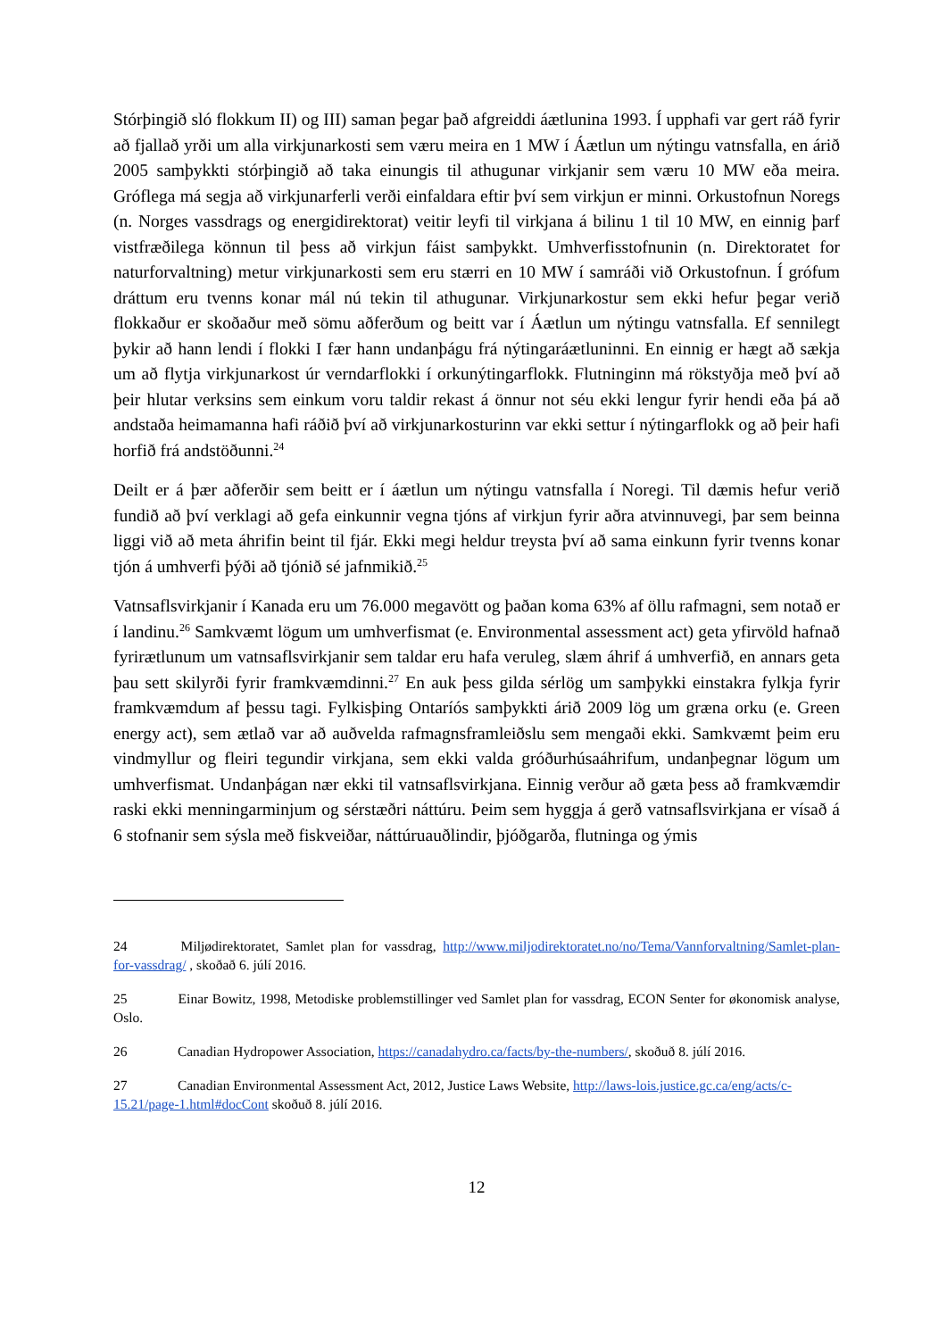Stórþingið sló flokkum II) og III) saman þegar það afgreiddi áætlunina 1993. Í upphafi var gert ráð fyrir að fjallað yrði um alla virkjunarkosti sem væru meira en 1 MW í Áætlun um nýtingu vatnsfalla, en árið 2005 samþykkti stórþingið að taka einungis til athugunar virkjanir sem væru 10 MW eða meira. Gróflega má segja að virkjunarferli verði einfaldara eftir því sem virkjun er minni. Orkustofnun Noregs (n. Norges vassdrags og energidirektorat) veitir leyfi til virkjana á bilinu 1 til 10 MW, en einnig þarf vistfræðilega könnun til þess að virkjun fáist samþykkt. Umhverfisstofnunin (n. Direktoratet for naturforvaltning) metur virkjunarkosti sem eru stærri en 10 MW í samráði við Orkustofnun. Í grófum dráttum eru tvenns konar mál nú tekin til athugunar. Virkjunarkostur sem ekki hefur þegar verið flokkaður er skoðaður með sömu aðferðum og beitt var í Áætlun um nýtingu vatnsfalla. Ef sennilegt þykir að hann lendi í flokki I fær hann undanþágu frá nýtingaráætluninni. En einnig er hægt að sækja um að flytja virkjunarkost úr verndarflokki í orkunýtingarflokk. Flutninginn má rökstyðja með því að þeir hlutar verksins sem einkum voru taldir rekast á önnur not séu ekki lengur fyrir hendi eða þá að andstaða heimamanna hafi ráðið því að virkjunarkosturinn var ekki settur í nýtingarflokk og að þeir hafi horfið frá andstöðunni.<sup>24</sup>
Deilt er á þær aðferðir sem beitt er í áætlun um nýtingu vatnsfalla í Noregi. Til dæmis hefur verið fundið að því verklagi að gefa einkunnir vegna tjóns af virkjun fyrir aðra atvinnuvegi, þar sem beinna liggi við að meta áhrifin beint til fjár. Ekki megi heldur treysta því að sama einkunn fyrir tvenns konar tjón á umhverfi þýði að tjónið sé jafnmikið.<sup>25</sup>
Vatnsaflsvirkjanir í Kanada eru um 76.000 megavött og þaðan koma 63% af öllu rafmagni, sem notað er í landinu.<sup>26</sup> Samkvæmt lögum um umhverfismat (e. Environmental assessment act) geta yfirvöld hafnað fyrirætlunum um vatnsaflsvirkjanir sem taldar eru hafa veruleg, slæm áhrif á umhverfið, en annars geta þau sett skilyrði fyrir framkvæmdinni.<sup>27</sup> En auk þess gilda sérlög um samþykki einstakra fylkja fyrir framkvæmdum af þessu tagi. Fylkisþing Ontaríós samþykkti árið 2009 lög um græna orku (e. Green energy act), sem ætlað var að auðvelda rafmagnsframleiðslu sem mengaði ekki. Samkvæmt þeim eru vindmyllur og fleiri tegundir virkjana, sem ekki valda gróðurhúsaáhrifum, undanþegnar lögum um umhverfismat. Undanþágan nær ekki til vatnsaflsvirkjana. Einnig verður að gæta þess að framkvæmdir raski ekki menningarminjum og sérstæðri náttúru. Þeim sem hyggja á gerð vatnsaflsvirkjana er vísað á 6 stofnanir sem sýsla með fiskveiðar, náttúruauðlindir, þjóðgarða, flutninga og ýmis
24 Miljødirektoratet, Samlet plan for vassdrag, http://www.miljodirektoratet.no/no/Tema/Vannforvaltning/Samlet-plan-for-vassdrag/ , skoðað 6. júlí 2016.
25 Einar Bowitz, 1998, Metodiske problemstillinger ved Samlet plan for vassdrag, ECON Senter for økonomisk analyse, Oslo.
26 Canadian Hydropower Association, https://canadahydro.ca/facts/by-the-numbers/, skoðuð 8. júlí 2016.
27 Canadian Environmental Assessment Act, 2012, Justice Laws Website, http://laws-lois.justice.gc.ca/eng/acts/c-15.21/page-1.html#docCont skoðuð 8. júlí 2016.
12